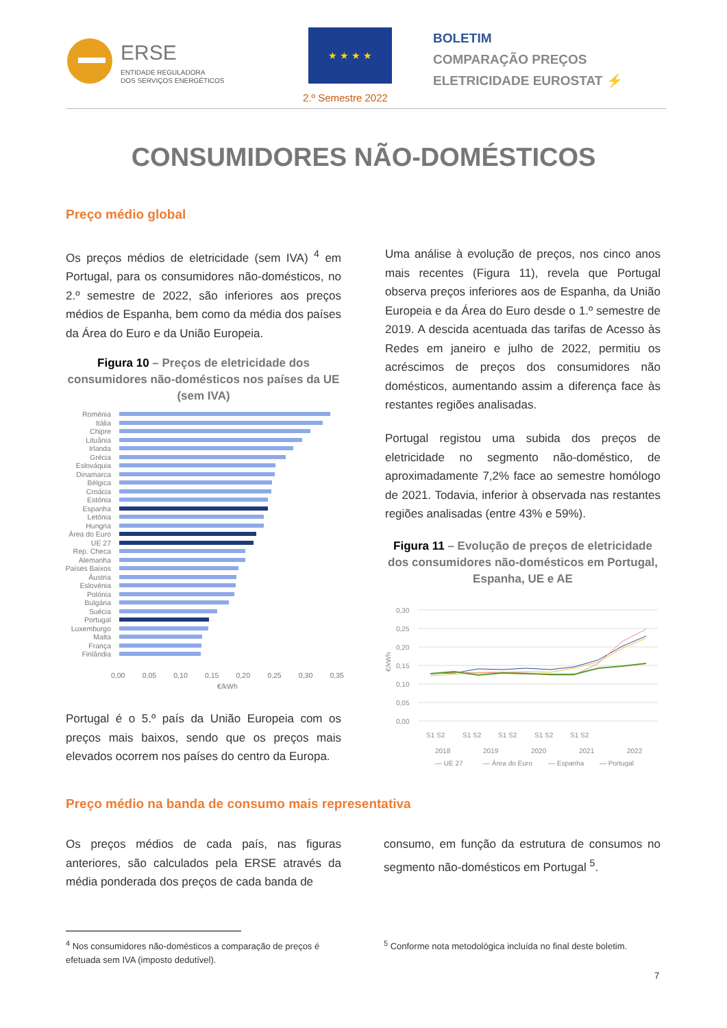ERSE
ENTIDADE REGULADORA
DOS SERVIÇOS ENERGÉTICOS
★ ★ ★ ★
2.º Semestre 2022
BOLETIM
COMPARAÇÃO PREÇOS
ELETRICIDADE EUROSTAT ⚡
CONSUMIDORES NÃO-DOMÉSTICOS
Preço médio global
Os preços médios de eletricidade (sem IVA) <sup>4</sup> em Portugal, para os consumidores não-domésticos, no 2.º semestre de 2022, são inferiores aos preços médios de Espanha, bem como da média dos países da Área do Euro e da União Europeia.
Figura 10 – Preços de eletricidade dos consumidores não-domésticos nos países da UE (sem IVA)
Roménia
Itália
Chipre
Lituânia
Irlanda
Grécia
Eslováquia
Dinamarca
Bélgica
Croácia
Estónia
Espanha
Letónia
Hungria
Área do Euro
UE 27
Rep. Checa
Alemanha
Países Baixos
Áustria
Eslovénia
Polónia
Bulgária
Suécia
Portugal
Luxemburgo
Malta
França
Finlândia
0,00 0,05 0,10 0,15 0,20 0,25 0,30 0,35
€/kWh
Portugal é o 5.º país da União Europeia com os preços mais baixos, sendo que os preços mais elevados ocorrem nos países do centro da Europa.
Uma análise à evolução de preços, nos cinco anos mais recentes (Figura 11), revela que Portugal observa preços inferiores aos de Espanha, da União Europeia e da Área do Euro desde o 1.º semestre de 2019. A descida acentuada das tarifas de Acesso às Redes em janeiro e julho de 2022, permitiu os acréscimos de preços dos consumidores não domésticos, aumentando assim a diferença face às restantes regiões analisadas.
Portugal registou uma subida dos preços de eletricidade no segmento não-doméstico, de aproximadamente 7,2% face ao semestre homólogo de 2021. Todavia, inferior à observada nas restantes regiões analisadas (entre 43% e 59%).
Figura 11 – Evolução de preços de eletricidade dos consumidores não-domésticos em Portugal, Espanha, UE e AE
0,30
0,25
0,20
0,15
0,10
0,05
0,00
€/kWh
S1 S2
S1 S2
S1 S2
S1 S2
S1 S2
2018
2019
2020
2021
2022
— UE 27
— Área do Euro
— Espanha
— Portugal
Preço médio na banda de consumo mais representativa
Os preços médios de cada país, nas figuras anteriores, são calculados pela ERSE através da média ponderada dos preços de cada banda de
consumo, em função da estrutura de consumos no segmento não-domésticos em Portugal <sup>5</sup>.
<sup>4</sup> Nos consumidores não-domésticos a comparação de preços é efetuada sem IVA (imposto dedutível).
<sup>5</sup> Conforme nota metodológica incluída no final deste boletim.
7